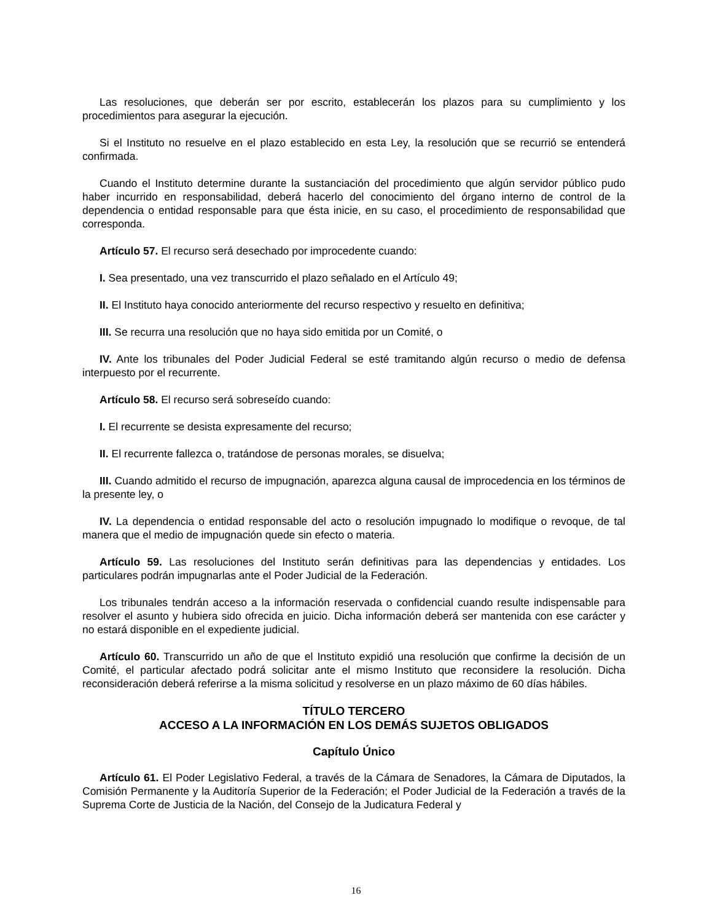Las resoluciones, que deberán ser por escrito, establecerán los plazos para su cumplimiento y los procedimientos para asegurar la ejecución.
Si el Instituto no resuelve en el plazo establecido en esta Ley, la resolución que se recurrió se entenderá confirmada.
Cuando el Instituto determine durante la sustanciación del procedimiento que algún servidor público pudo haber incurrido en responsabilidad, deberá hacerlo del conocimiento del órgano interno de control de la dependencia o entidad responsable para que ésta inicie, en su caso, el procedimiento de responsabilidad que corresponda.
Artículo 57. El recurso será desechado por improcedente cuando:
I. Sea presentado, una vez transcurrido el plazo señalado en el Artículo 49;
II. El Instituto haya conocido anteriormente del recurso respectivo y resuelto en definitiva;
III. Se recurra una resolución que no haya sido emitida por un Comité, o
IV. Ante los tribunales del Poder Judicial Federal se esté tramitando algún recurso o medio de defensa interpuesto por el recurrente.
Artículo 58. El recurso será sobreseído cuando:
I. El recurrente se desista expresamente del recurso;
II. El recurrente fallezca o, tratándose de personas morales, se disuelva;
III. Cuando admitido el recurso de impugnación, aparezca alguna causal de improcedencia en los términos de la presente ley, o
IV. La dependencia o entidad responsable del acto o resolución impugnado lo modifique o revoque, de tal manera que el medio de impugnación quede sin efecto o materia.
Artículo 59. Las resoluciones del Instituto serán definitivas para las dependencias y entidades. Los particulares podrán impugnarlas ante el Poder Judicial de la Federación.
Los tribunales tendrán acceso a la información reservada o confidencial cuando resulte indispensable para resolver el asunto y hubiera sido ofrecida en juicio. Dicha información deberá ser mantenida con ese carácter y no estará disponible en el expediente judicial.
Artículo 60. Transcurrido un año de que el Instituto expidió una resolución que confirme la decisión de un Comité, el particular afectado podrá solicitar ante el mismo Instituto que reconsidere la resolución. Dicha reconsideración deberá referirse a la misma solicitud y resolverse en un plazo máximo de 60 días hábiles.
TÍTULO TERCERO
ACCESO A LA INFORMACIÓN EN LOS DEMÁS SUJETOS OBLIGADOS
Capítulo Único
Artículo 61. El Poder Legislativo Federal, a través de la Cámara de Senadores, la Cámara de Diputados, la Comisión Permanente y la Auditoría Superior de la Federación; el Poder Judicial de la Federación a través de la Suprema Corte de Justicia de la Nación, del Consejo de la Judicatura Federal y
16